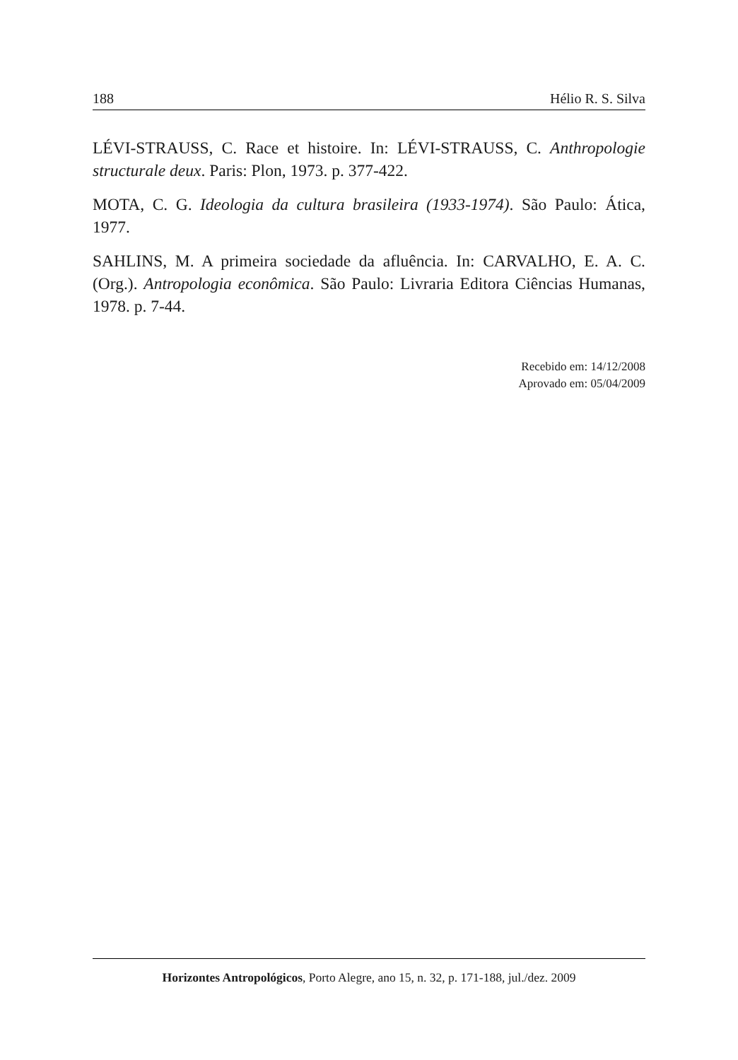188 Hélio R. S. Silva
LÉVI-STRAUSS, C. Race et histoire. In: LÉVI-STRAUSS, C. Anthropologie structurale deux. Paris: Plon, 1973. p. 377-422.
MOTA, C. G. Ideologia da cultura brasileira (1933-1974). São Paulo: Ática, 1977.
SAHLINS, M. A primeira sociedade da afluência. In: CARVALHO, E. A. C. (Org.). Antropologia econômica. São Paulo: Livraria Editora Ciências Humanas, 1978. p. 7-44.
Recebido em: 14/12/2008
Aprovado em: 05/04/2009
Horizontes Antropológicos, Porto Alegre, ano 15, n. 32, p. 171-188, jul./dez. 2009